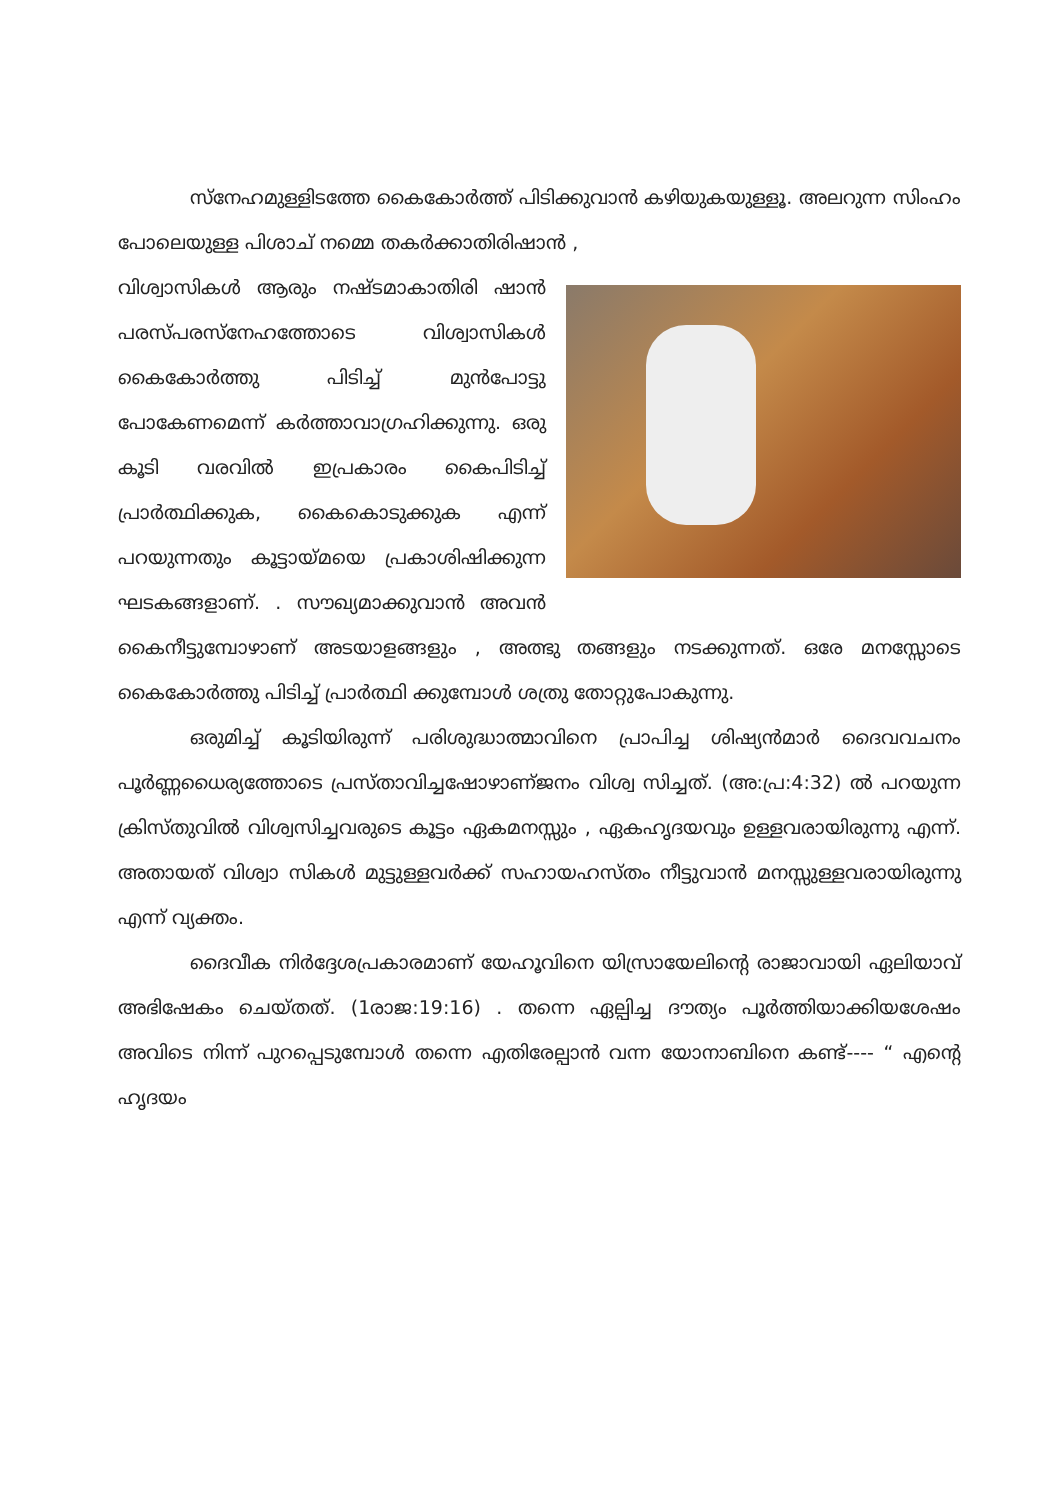സ്നേഹമുള്ളിടത്തേ കൈകോർത്ത് പിടിക്കുവാൻ കഴിയുകയുള്ളൂ. അലറുന്ന സിംഹം പോലെയുള്ള പിശാച് നമ്മെ തകർക്കാതിരിഷാൻ ,
വിശ്വാസികൾ ആരും നഷ്ടമാകാതിരി ഷാൻ പരസ്പരസ്നേഹത്തോടെ വിശ്വാസികൾ കൈകോർത്തു പിടിച്ച് മുൻപോട്ടു പോകേണമെന്ന് കർത്താവാഗ്രഹിക്കുന്നു. ഒരു കൂടി വരവിൽ ഇപ്രകാരം കൈപിടിച്ച് പ്രാർത്ഥിക്കുക, കൈകൊടുക്കുക എന്ന് പറയുന്നതും കൂട്ടായ്മയെ പ്രകാശിഷിക്കുന്ന ഘടകങ്ങളാണ്. . സൗഖ്യമാക്കുവാൻ അവൻ കൈനീട്ടുമ്പോഴാണ് അടയാളങ്ങളും , അത്ഭു തങ്ങളും നടക്കുന്നത്. ഒരേ മനസ്സോടെ കൈകോർത്തു പിടിച്ച് പ്രാർത്ഥി ക്കുമ്പോൾ ശത്രു തോറ്റുപോകുന്നു.
ഒരുമിച്ച് കൂടിയിരുന്ന് പരിശുദ്ധാത്മാവിനെ പ്രാപിച്ച ശിഷ്യൻമാർ ദൈവവചനം പൂർണ്ണധൈര്യത്തോടെ പ്രസ്താവിച്ചഷോഴാണ്ജനം വിശ്വ സിച്ചത്. (അ:പ്ര:4:32) ൽ പറയുന്ന ക്രിസ്തുവിൽ വിശ്വസിച്ചവരുടെ കൂട്ടം ഏകമനസ്സും , ഏകഹൃദയവും ഉള്ളവരായിരുന്നു എന്ന്. അതായത് വിശ്വാ സികൾ മുട്ടുള്ളവർക്ക് സഹായഹസ്തം നീട്ടുവാൻ മനസ്സുള്ളവരായിരുന്നു എന്ന് വ്യക്തം.
ദൈവീക നിർദ്ദേശപ്രകാരമാണ് യേഹൂവിനെ യിസ്രായേലിന്റെ രാജാവായി ഏലിയാവ് അഭിഷേകം ചെയ്തത്. (1രാജ:19:16) . തന്നെ ഏല്പിച്ച ദൗത്യം പൂർത്തിയാക്കിയശേഷം അവിടെ നിന്ന് പുറപ്പെടുമ്പോൾ തന്നെ എതിരേല്പാൻ വന്ന യോനാബിനെ കണ്ട്---- “ എന്റെ ഹൃദയം